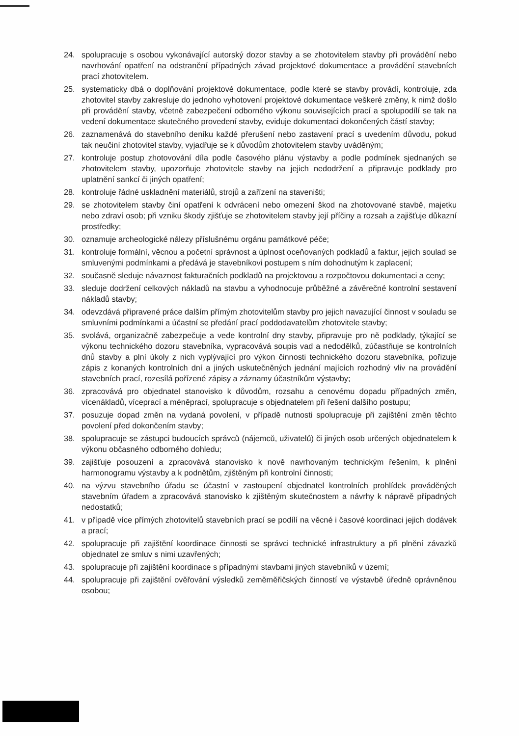24. spolupracuje s osobou vykonávající autorský dozor stavby a se zhotovitelem stavby při provádění nebo navrhování opatření na odstranění případných závad projektové dokumentace a provádění stavebních prací zhotovitelem.
25. systematicky dbá o doplňování projektové dokumentace, podle které se stavby provádí, kontroluje, zda zhotovitel stavby zakresluje do jednoho vyhotovení projektové dokumentace veškeré změny, k nimž došlo při provádění stavby, včetně zabezpečení odborného výkonu souvisejících prací a spolupodílí se tak na vedení dokumentace skutečného provedení stavby, eviduje dokumentaci dokončených částí stavby;
26. zaznamenává do stavebního deníku každé přerušení nebo zastavení prací s uvedením důvodu, pokud tak neučiní zhotovitel stavby, vyjadřuje se k důvodům zhotovitelem stavby uváděným;
27. kontroluje postup zhotovování díla podle časového plánu výstavby a podle podmínek sjednaných se zhotovitelem stavby, upozorňuje zhotovitele stavby na jejich nedodržení a připravuje podklady pro uplatnění sankcí či jiných opatření;
28. kontroluje řádné uskladnění materiálů, strojů a zařízení na staveništi;
29. se zhotovitelem stavby činí opatření k odvrácení nebo omezení škod na zhotovované stavbě, majetku nebo zdraví osob; při vzniku škody zjišťuje se zhotovitelem stavby její příčiny a rozsah a zajišťuje důkazní prostředky;
30. oznamuje archeologické nálezy příslušnému orgánu památkové péče;
31. kontroluje formální, věcnou a početní správnost a úplnost oceňovaných podkladů a faktur, jejich soulad se smluvenými podmínkami a předává je stavebníkovi postupem s ním dohodnutým k zaplacení;
32. současně sleduje návaznost fakturačních podkladů na projektovou a rozpočtovou dokumentaci a ceny;
33. sleduje dodržení celkových nákladů na stavbu a vyhodnocuje průběžné a závěrečné kontrolní sestavení nákladů stavby;
34. odevzdává připravené práce dalším přímým zhotovitelům stavby pro jejich navazující činnost v souladu se smluvními podmínkami a účastní se předání prací poddodavatelům zhotovitele stavby;
35. svolává, organizačně zabezpečuje a vede kontrolní dny stavby, připravuje pro ně podklady, týkající se výkonu technického dozoru stavebníka, vypracovává soupis vad a nedodělků, zúčastňuje se kontrolních dnů stavby a plní úkoly z nich vyplývající pro výkon činnosti technického dozoru stavebníka, pořizuje zápis z konaných kontrolních dní a jiných uskutečněných jednání majících rozhodný vliv na provádění stavebních prací, rozesílá pořízené zápisy a záznamy účastníkům výstavby;
36. zpracovává pro objednatel stanovisko k důvodům, rozsahu a cenovému dopadu případných změn, vícenákladů, víceprací a méněprací, spolupracuje s objednatelem při řešení dalšího postupu;
37. posuzuje dopad změn na vydaná povolení, v případě nutnosti spolupracuje při zajištění změn těchto povolení před dokončením stavby;
38. spolupracuje se zástupci budoucích správců (nájemců, uživatelů) či jiných osob určených objednatelem k výkonu občasného odborného dohledu;
39. zajišťuje posouzení a zpracovává stanovisko k nově navrhovaným technickým řešením, k plnění harmonogramu výstavby a k podnětům, zjištěným při kontrolní činnosti;
40. na výzvu stavebního úřadu se účastní v zastoupení objednatel kontrolních prohlídek prováděných stavebním úřadem a zpracovává stanovisko k zjištěným skutečnostem a návrhy k nápravě případných nedostatků;
41. v případě více přímých zhotovitelů stavebních prací se podílí na věcné i časové koordinaci jejich dodávek a prací;
42. spolupracuje při zajištění koordinace činnosti se správci technické infrastruktury a při plnění závazků objednatel ze smluv s nimi uzavřených;
43. spolupracuje při zajištění koordinace s případnými stavbami jiných stavebníků v území;
44. spolupracuje při zajištění ověřování výsledků zeměměřičských činností ve výstavbě úředně oprávněnou osobou;